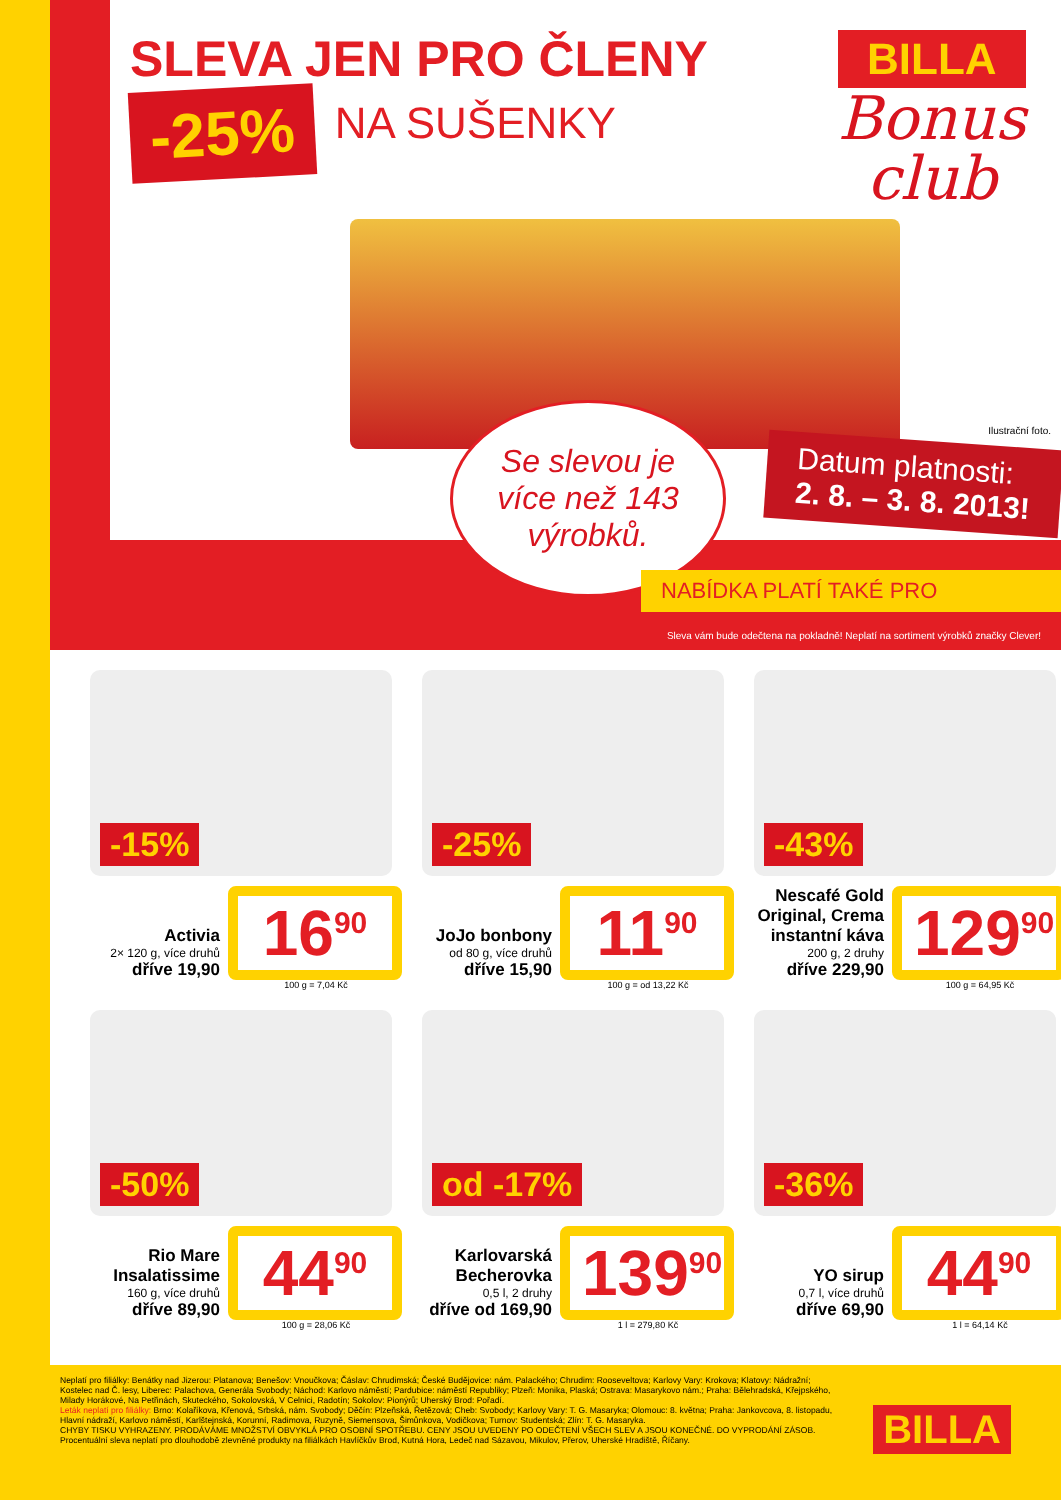SLEVA JEN PRO ČLENY
-25%
NA SUŠENKY
BILLA
Bonus
club
Se slevou je více než 143 výrobků.
Ilustrační foto.
Datum platnosti:
2. 8. – 3. 8. 2013!
NABÍDKA PLATÍ TAKÉ PRO
Sleva vám bude odečtena na pokladně! Neplatí na sortiment výrobků značky Clever!
-15%
Activia
2× 120 g, více druhů
dříve 19,90
16<sup>90</sup>
100 g = 7,04 Kč
-25%
JoJo bonbony
od 80 g, více druhů
dříve 15,90
11<sup>90</sup>
100 g = od 13,22 Kč
-43%
Nescafé Gold Original, Crema instantní káva
200 g, 2 druhy
dříve 229,90
129<sup>90</sup>
100 g = 64,95 Kč
-50%
Rio Mare Insalatissime
160 g, více druhů
dříve 89,90
44<sup>90</sup>
100 g = 28,06 Kč
od -17%
Karlovarská Becherovka
0,5 l, 2 druhy
dříve od 169,90
139<sup>90</sup>
1 l = 279,80 Kč
-36%
YO sirup
0,7 l, více druhů
dříve 69,90
44<sup>90</sup>
1 l = 64,14 Kč
Neplatí pro filiálky: Benátky nad Jizerou: Platanova; Benešov: Vnoučkova; Čáslav: Chrudimská; České Budějovice: nám. Palackého; Chrudim: Rooseveltova; Karlovy Vary: Krokova; Klatovy: Nádražní; Kostelec nad Č. lesy, Liberec: Palachova, Generála Svobody; Náchod: Karlovo náměstí; Pardubice: náměstí Republiky; Plzeň: Monika, Plaská; Ostrava: Masarykovo nám.; Praha: Bělehradská, Křejpského, Milady Horákové, Na Petřinách, Skuteckého, Sokolovská, V Celnici, Radotín; Sokolov: Pionýrů; Uherský Brod: Pořadí.
Leták neplatí pro filiálky: Brno: Kolaříkova, Křenová, Srbská, nám. Svobody; Děčín: Plzeňská, Řetězová; Cheb: Svobody; Karlovy Vary: T. G. Masaryka; Olomouc: 8. května; Praha: Jankovcova, 8. listopadu, Hlavní nádraží, Karlovo náměstí, Karlštejnská, Korunní, Radimova, Ruzyně, Siemensova, Šimůnkova, Vodičkova; Turnov: Studentská; Zlín: T. G. Masaryka.
CHYBY TISKU VYHRAZENY. PRODÁVÁME MNOŽSTVÍ OBVYKLÁ PRO OSOBNÍ SPOTŘEBU. CENY JSOU UVEDENY PO ODEČTENÍ VŠECH SLEV A JSOU KONEČNÉ. DO VYPRODÁNÍ ZÁSOB.
Procentuální sleva neplatí pro dlouhodobě zlevněné produkty na filiálkách Havlíčkův Brod, Kutná Hora, Ledeč nad Sázavou, Mikulov, Přerov, Uherské Hradiště, Říčany.
BILLA